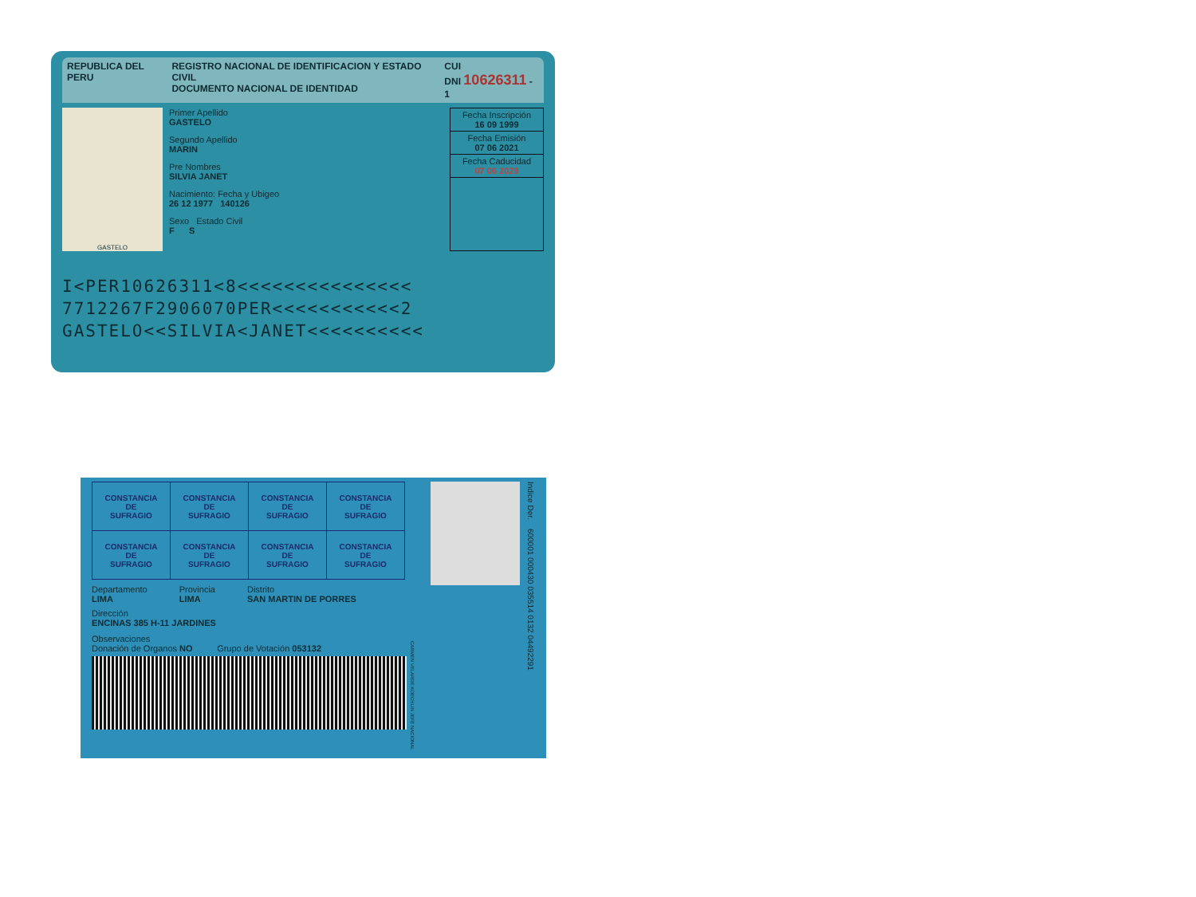REPUBLICA DEL PERU REGISTRO NACIONAL DE IDENTIFICACION Y ESTADO CIVIL
DOCUMENTO NACIONAL DE IDENTIDAD CUI
DNI 10626311 - 1
GASTELO
Primer Apellido
GASTELO
Segundo Apellido
MARIN
Pre Nombres
SILVIA JANET
Nacimiento: Fecha y Ubigeo
26 12 1977 140126
Sexo Estado Civil
F S
Fecha Inscripción
16 09 1999
Fecha Emisión
07 06 2021
Fecha Caducidad
07 06 2029
I<PER10626311<8<<<<<<<<<<<<<<<
7712267F2906070PER<<<<<<<<<<<2
GASTELO<<SILVIA<JANET<<<<<<<<<<
| CONSTANCIA DE SUFRAGIO | CONSTANCIA DE SUFRAGIO | CONSTANCIA DE SUFRAGIO | CONSTANCIA DE SUFRAGIO |
| CONSTANCIA DE SUFRAGIO | CONSTANCIA DE SUFRAGIO | CONSTANCIA DE SUFRAGIO | CONSTANCIA DE SUFRAGIO |
Departamento
LIMA
Provincia
LIMA
Distrito
SAN MARTIN DE PORRES
Dirección
ENCINAS 385 H-11 JARDINES
Observaciones
Donación de Organos NO Grupo de Votación 053132
CARMEN VELARDE KOECHLIN JEFE NACIONAL
Indice Der. 600001 000430 035514 0132 04492291